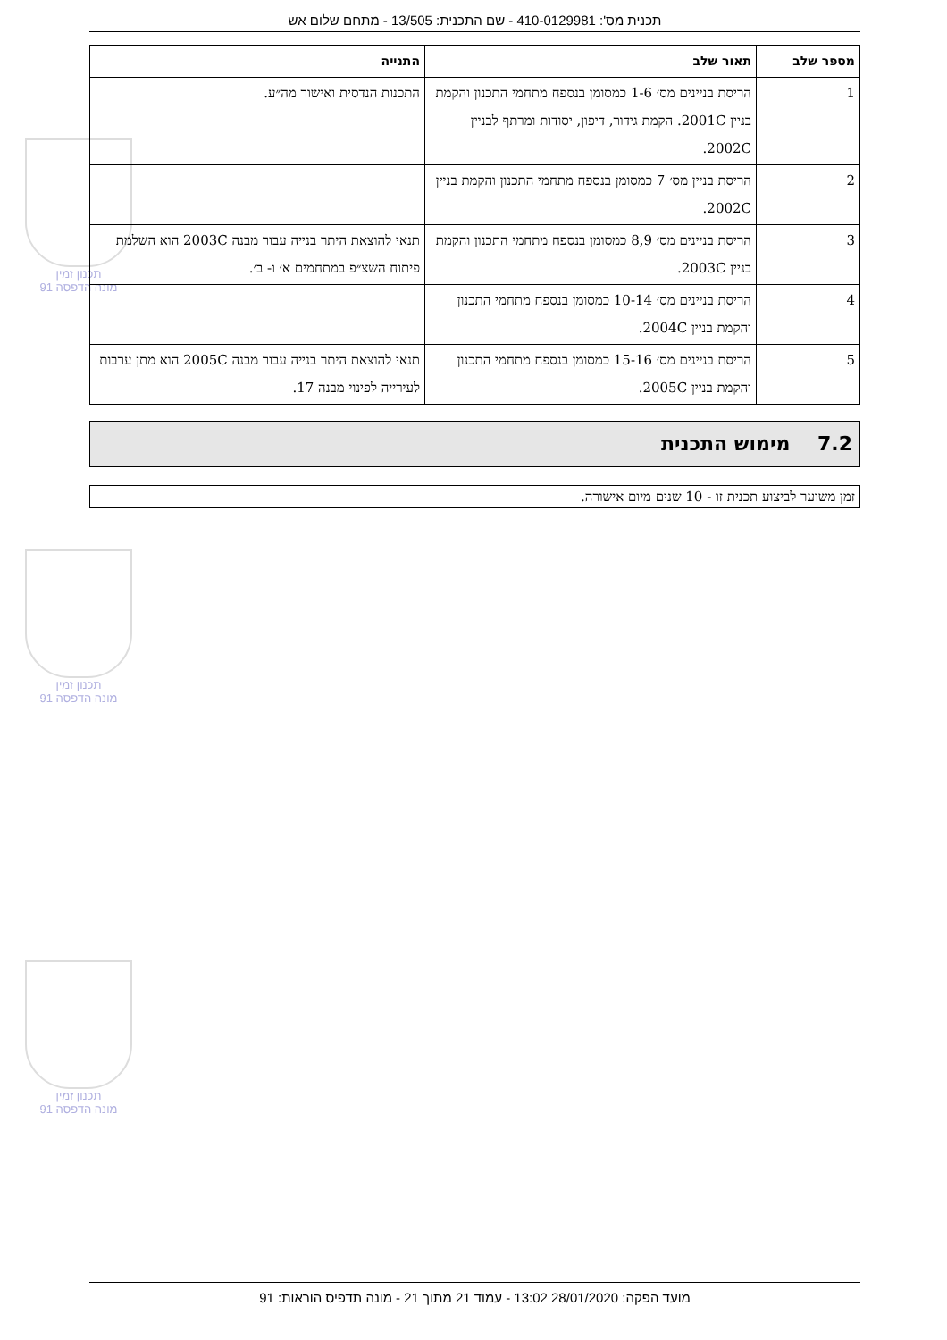תכנית מס': 410-0129981 - שם התכנית: 13/505 - מתחם שלום אש
תכנון זמין
מונה הדפסה 91
תכנון זמין
מונה הדפסה 91
תכנון זמין
מונה הדפסה 91
| מספר שלב | תאור שלב | התנייה |
| --- | --- | --- |
| 1 | הריסת בניינים מס׳ 1-6 כמסומן בנספח מתחמי התכנון והקמת בניין 2001C. הקמת גידור, דיפון, יסודות ומרתף לבניין 2002C. | התכנות הנדסית ואישור מה״ע. |
| 2 | הריסת בניין מס׳ 7 כמסומן בנספח מתחמי התכנון והקמת בניין 2002C. | |
| 3 | הריסת בניינים מס׳ 8,9 כמסומן בנספח מתחמי התכנון והקמת בניין 2003C. | תנאי להוצאת היתר בנייה עבור מבנה 2003C הוא השלמת פיתוח השצ״פ במתחמים א׳ ו- ב׳. |
| 4 | הריסת בניינים מס׳ 10-14 כמסומן בנספח מתחמי התכנון והקמת בניין 2004C. | |
| 5 | הריסת בניינים מס׳ 15-16 כמסומן בנספח מתחמי התכנון והקמת בניין 2005C. | תנאי להוצאת היתר בנייה עבור מבנה 2005C הוא מתן ערבות לעירייה לפינוי מבנה 17. |
7.2 מימוש התכנית
זמן משוער לביצוע תכנית זו - 10 שנים מיום אישורה.
מועד הפקה: 28/01/2020 13:02 - עמוד 21 מתוך 21 - מונה תדפיס הוראות: 91